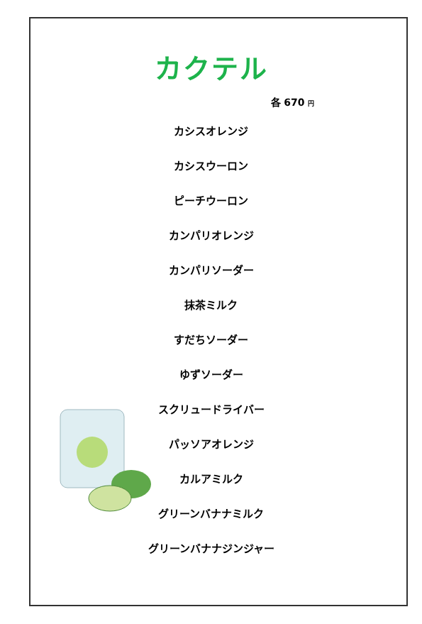カクテル
各 670 円
カシスオレンジ
カシスウーロン
ピーチウーロン
カンパリオレンジ
カンパリソーダー
抹茶ミルク
すだちソーダー
ゆずソーダー
スクリュードライバー
パッソアオレンジ
カルアミルク
グリーンバナナミルク
グリーンバナナジンジャー